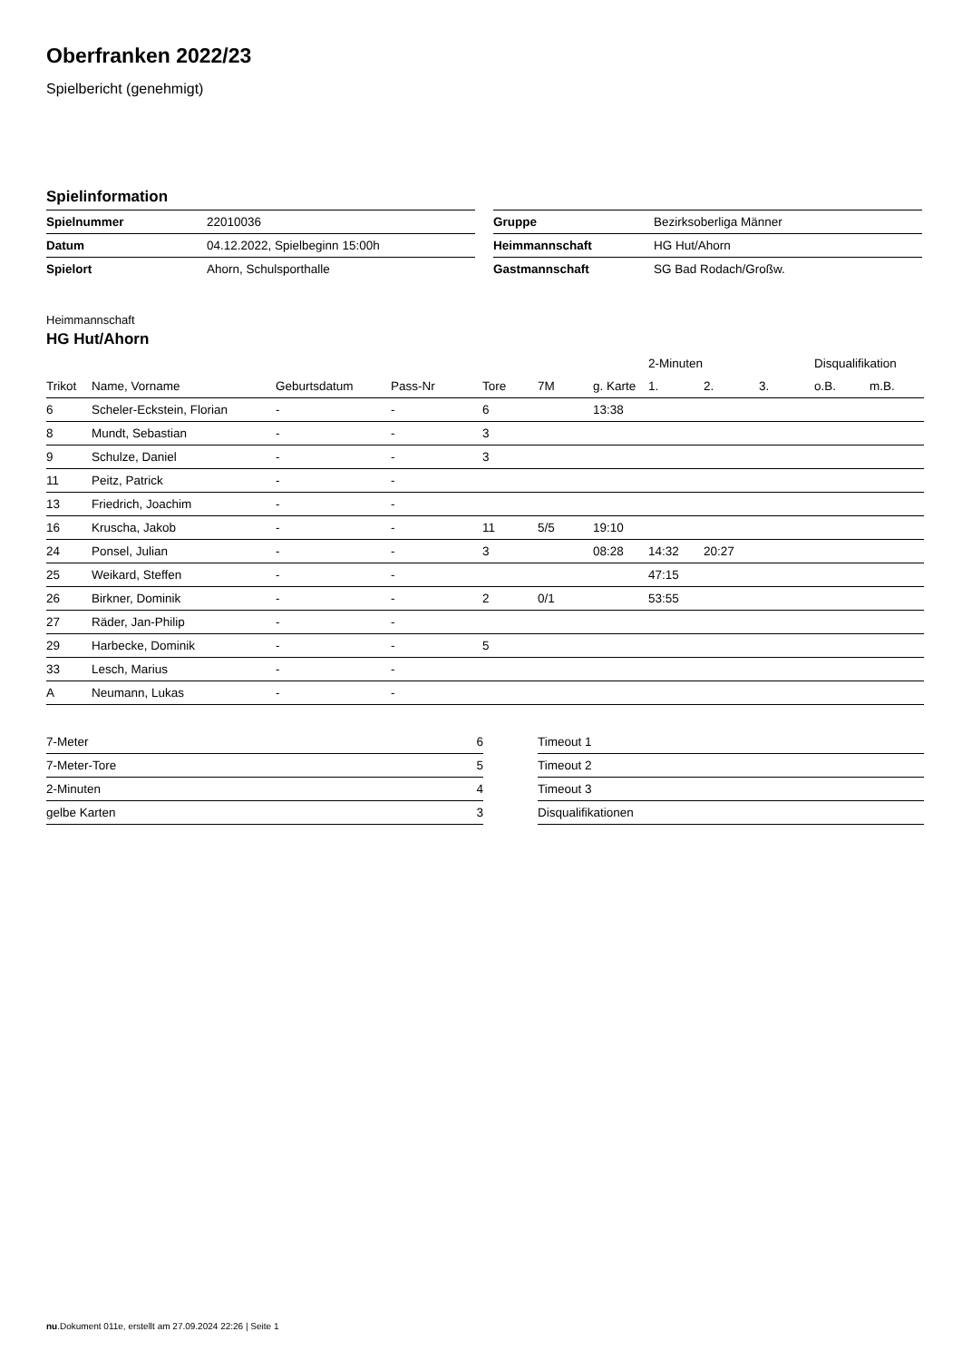Oberfranken 2022/23
Spielbericht (genehmigt)
Spielinformation
| Spielnummer | 22010036 |
| Datum | 04.12.2022, Spielbeginn 15:00h |
| Spielort | Ahorn, Schulsporthalle |
| Gruppe | Bezirksoberliga Männer |
| Heimmannschaft | HG Hut/Ahorn |
| Gastmannschaft | SG Bad Rodach/Großw. |
Heimmannschaft
HG Hut/Ahorn
| | | | | | | | 2-Minuten | | | Disqualifikation | |
| --- | --- | --- | --- | --- | --- | --- | --- | --- | --- | --- | --- |
| Trikot | Name, Vorname | Geburtsdatum | Pass-Nr | Tore | 7M | g. Karte | 1. | 2. | 3. | o.B. | m.B. |
| 6 | Scheler-Eckstein, Florian | - | - | 6 | | 13:38 | | | | | |
| 8 | Mundt, Sebastian | - | - | 3 | | | | | | | |
| 9 | Schulze, Daniel | - | - | 3 | | | | | | | |
| 11 | Peitz, Patrick | - | - | | | | | | | | |
| 13 | Friedrich, Joachim | - | - | | | | | | | | |
| 16 | Kruscha, Jakob | - | - | 11 | 5/5 | 19:10 | | | | | |
| 24 | Ponsel, Julian | - | - | 3 | | 08:28 | 14:32 | 20:27 | | | |
| 25 | Weikard, Steffen | - | - | | | | 47:15 | | | | |
| 26 | Birkner, Dominik | - | - | 2 | 0/1 | | 53:55 | | | | |
| 27 | Räder, Jan-Philip | - | - | | | | | | | | |
| 29 | Harbecke, Dominik | - | - | 5 | | | | | | | |
| 33 | Lesch, Marius | - | - | | | | | | | | |
| A | Neumann, Lukas | - | - | | | | | | | | |
| 7-Meter | 6 |
| 7-Meter-Tore | 5 |
| 2-Minuten | 4 |
| gelbe Karten | 3 |
| Timeout 1 |
| Timeout 2 |
| Timeout 3 |
| Disqualifikationen |
nu.Dokument 011e, erstellt am 27.09.2024 22:26 | Seite 1